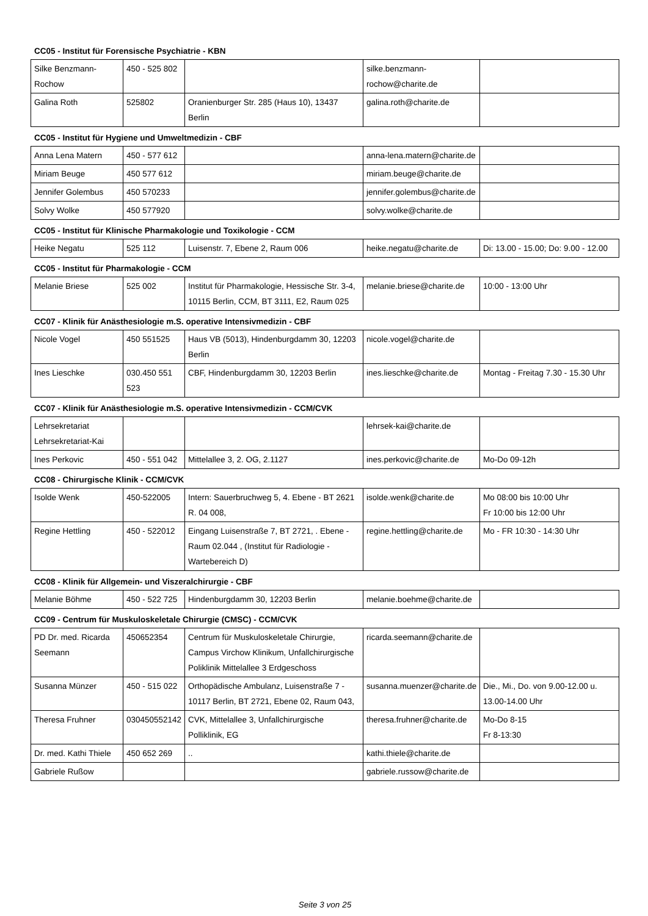CC05 - Institut für Forensische Psychiatrie - KBN
| Silke Benzmann-Rochow | 450 - 525 802 | | silke.benzmann-rochow@charite.de | |
| Galina Roth | 525802 | Oranienburger Str. 285 (Haus 10), 13437 Berlin | galina.roth@charite.de | |
CC05 - Institut für Hygiene und Umweltmedizin - CBF
| Anna Lena Matern | 450 - 577 612 | | anna-lena.matern@charite.de | |
| Miriam Beuge | 450 577 612 | | miriam.beuge@charite.de | |
| Jennifer Golembus | 450 570233 | | jennifer.golembus@charite.de | |
| Solvy Wolke | 450 577920 | | solvy.wolke@charite.de | |
CC05 - Institut für Klinische Pharmakologie und Toxikologie - CCM
| Heike Negatu | 525 112 | Luisenstr. 7, Ebene 2, Raum 006 | heike.negatu@charite.de | Di: 13.00 - 15.00; Do: 9.00 - 12.00 |
CC05 - Institut für Pharmakologie - CCM
| Melanie Briese | 525 002 | Institut für Pharmakologie, Hessische Str. 3-4, 10115 Berlin, CCM, BT 3111, E2, Raum 025 | melanie.briese@charite.de | 10:00 - 13:00 Uhr |
CC07 - Klinik für Anästhesiologie m.S. operative Intensivmedizin - CBF
| Nicole Vogel | 450 551525 | Haus VB (5013), Hindenburgdamm 30, 12203 Berlin | nicole.vogel@charite.de | |
| Ines Lieschke | 030.450 551 523 | CBF, Hindenburgdamm 30, 12203 Berlin | ines.lieschke@charite.de | Montag - Freitag 7.30 - 15.30 Uhr |
CC07 - Klinik für Anästhesiologie m.S. operative Intensivmedizin - CCM/CVK
| Lehrsekretariat Lehrsekretariat-Kai | | | lehrsek-kai@charite.de | |
| Ines Perkovic | 450 - 551 042 | Mittelallee 3, 2. OG, 2.1127 | ines.perkovic@charite.de | Mo-Do 09-12h |
CC08 - Chirurgische Klinik - CCM/CVK
| Isolde Wenk | 450-522005 | Intern: Sauerbruchweg 5, 4. Ebene - BT 2621 R. 04 008, | isolde.wenk@charite.de | Mo 08:00 bis 10:00 Uhr Fr 10:00 bis 12:00 Uhr |
| Regine Hettling | 450 - 522012 | Eingang Luisenstraße 7, BT 2721, . Ebene - Raum 02.044 , (Institut für Radiologie - Wartebereich D) | regine.hettling@charite.de | Mo - FR 10:30 - 14:30 Uhr |
CC08 - Klinik für Allgemein- und Viszeralchirurgie - CBF
| Melanie Böhme | 450 - 522 725 | Hindenburgdamm 30, 12203 Berlin | melanie.boehme@charite.de | |
CC09 - Centrum für Muskuloskeletale Chirurgie (CMSC) - CCM/CVK
| PD Dr. med. Ricarda Seemann | 450652354 | Centrum für Muskuloskeletale Chirurgie, Campus Virchow Klinikum, Unfallchirurgische Poliklinik Mittelallee 3 Erdgeschoss | ricarda.seemann@charite.de | |
| Susanna Münzer | 450 - 515 022 | Orthopädische Ambulanz, Luisenstraße 7 - 10117 Berlin, BT 2721, Ebene 02, Raum 043, | susanna.muenzer@charite.de | Die., Mi., Do. von 9.00-12.00 u. 13.00-14.00 Uhr |
| Theresa Fruhner | 030450552142 | CVK, Mittelallee 3, Unfallchirurgische Polliklinik, EG | theresa.fruhner@charite.de | Mo-Do 8-15 Fr 8-13:30 |
| Dr. med. Kathi Thiele | 450 652 269 | .. | kathi.thiele@charite.de | |
| Gabriele Rußow | | | gabriele.russow@charite.de | |
Seite 3 von 25